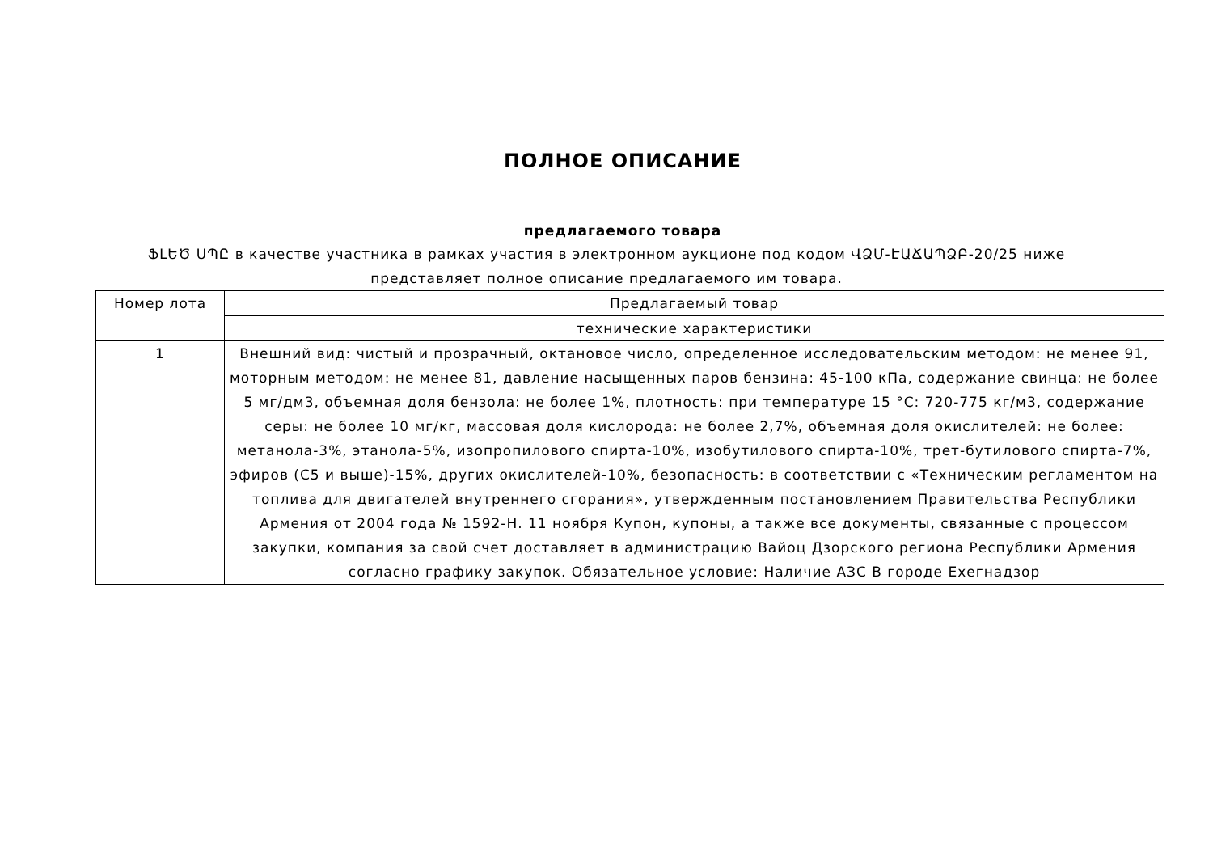ПОЛНОЕ ОПИСАНИЕ
предлагаемого товара
ՖԼԵԾ ՍՊԸ в качестве участника в рамках участия в электронном аукционе под кодом ՎՁՄ-ԷԱՃԱՊՁԲ-20/25 ниже представляет полное описание предлагаемого им товара.
| Номер лота | Предлагаемый товар |
| | технические характеристики |
| 1 | Внешний вид: чистый и прозрачный, октановое число, определенное исследовательским методом: не менее 91, моторным методом: не менее 81, давление насыщенных паров бензина: 45-100 кПа, содержание свинца: не более 5 мг/дм3, объемная доля бензола: не более 1%, плотность: при температуре 15 °С: 720-775 кг/м3, содержание серы: не более 10 мг/кг, массовая доля кислорода: не более 2,7%, объемная доля окислителей: не более: метанола-3%, этанола-5%, изопропилового спирта-10%, изобутилового спирта-10%, трет-бутилового спирта-7%, эфиров (С5 и выше)-15%, других окислителей-10%, безопасность: в соответствии с «Техническим регламентом на топлива для двигателей внутреннего сгорания», утвержденным постановлением Правительства Республики Армения от 2004 года № 1592-Н. 11 ноября Купон, купоны, а также все документы, связанные с процессом закупки, компания за свой счет доставляет в администрацию Вайоц Дзорского региона Республики Армения согласно графику закупок. Обязательное условие: Наличие АЗС В городе Ехегнадзор |